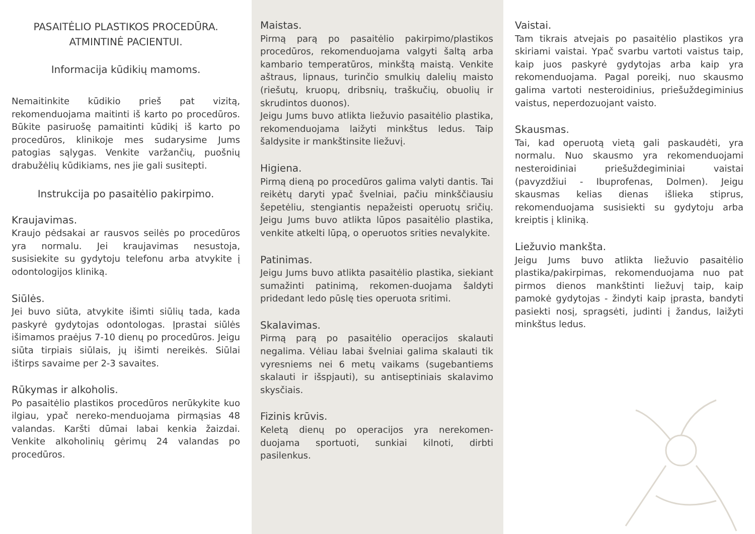PASAITĖLIO PLASTIKOS PROCEDŪRA.
ATMINTINĖ PACIENTUI.
Informacija kūdikių mamoms.
Nemaitinkite kūdikio prieš pat vizitą, rekomenduojama maitinti iš karto po procedūros. Būkite pasiruošę pamaitinti kūdikį iš karto po procedūros, klinikoje mes sudarysime Jums patogias sąlygas. Venkite varžančių, puošnių drabužėlių kūdikiams, nes jie gali susitepti.
Instrukcija po pasaitėlio pakirpimo.
Kraujavimas.
Kraujo pėdsakai ar rausvos seilės po procedūros yra normalu. Jei kraujavimas nesustoja, susisiekite su gydytoju telefonu arba atvykite į odontologijos kliniką.
Siūlės.
Jei buvo siūta, atvykite išimti siūlių tada, kada paskyrė gydytojas odontologas. Įprastai siūlės išimamos praėjus 7-10 dienų po procedūros. Jeigu siūta tirpiais siūlais, jų išimti nereikės. Siūlai ištirps savaime per 2-3 savaites.
Rūkymas ir alkoholis.
Po pasaitėlio plastikos procedūros nerūkykite kuo ilgiau, ypač nereko-menduojama pirmąsias 48 valandas. Karšti dūmai labai kenkia žaizdai. Venkite alkoholinių gėrimų 24 valandas po procedūros.
Maistas.
Pirmą parą po pasaitėlio pakirpimo/plastikos procedūros, rekomenduojama valgyti šaltą arba kambario temperatūros, minkštą maistą. Venkite aštraus, lipnaus, turinčio smulkių dalelių maisto (riešutų, kruopų, dribsnių, traškučių, obuolių ir skrudintos duonos).
Jeigu Jums buvo atlikta liežuvio pasaitėlio plastika, rekomenduojama laižyti minkštus ledus. Taip šaldysite ir mankštinsite liežuvį.
Higiena.
Pirmą dieną po procedūros galima valyti dantis. Tai reikėtų daryti ypač švelniai, pačiu minkščiausiu šepetėliu, stengiantis nepažeisti operuotų sričių. Jeigu Jums buvo atlikta lūpos pasaitėlio plastika, venkite atkelti lūpą, o operuotos srities nevalykite.
Patinimas.
Jeigu Jums buvo atlikta pasaitėlio plastika, siekiant sumažinti patinimą, rekomen-duojama šaldyti pridedant ledo pūslę ties operuota sritimi.
Skalavimas.
Pirmą parą po pasaitėlio operacijos skalauti negalima. Vėliau labai švelniai galima skalauti tik vyresniems nei 6 metų vaikams (sugebantiems skalauti ir išspjauti), su antiseptiniais skalavimo skysčiais.
Fizinis krūvis.
Keletą dienų po operacijos yra nerekomen-duojama sportuoti, sunkiai kilnoti, dirbti pasilenkus.
Vaistai.
Tam tikrais atvejais po pasaitėlio plastikos yra skiriami vaistai. Ypač svarbu vartoti vaistus taip, kaip juos paskyrė gydytojas arba kaip yra rekomenduojama. Pagal poreikį, nuo skausmo galima vartoti nesteroidinius, priešuždegiminius vaistus, neperdozuojant vaisto.
Skausmas.
Tai, kad operuotą vietą gali paskaudėti, yra normalu. Nuo skausmo yra rekomenduojami nesteroidiniai priešuždegiminiai vaistai (pavyzdžiui - Ibuprofenas, Dolmen). Jeigu skausmas kelias dienas išlieka stiprus, rekomenduojama susisiekti su gydytoju arba kreiptis į kliniką.
Liežuvio mankšta.
Jeigu Jums buvo atlikta liežuvio pasaitėlio plastika/pakirpimas, rekomenduojama nuo pat pirmos dienos mankštinti liežuvį taip, kaip pamokė gydytojas - žindyti kaip įprasta, bandyti pasiekti nosį, spragsėti, judinti į žandus, laižyti minkštus ledus.